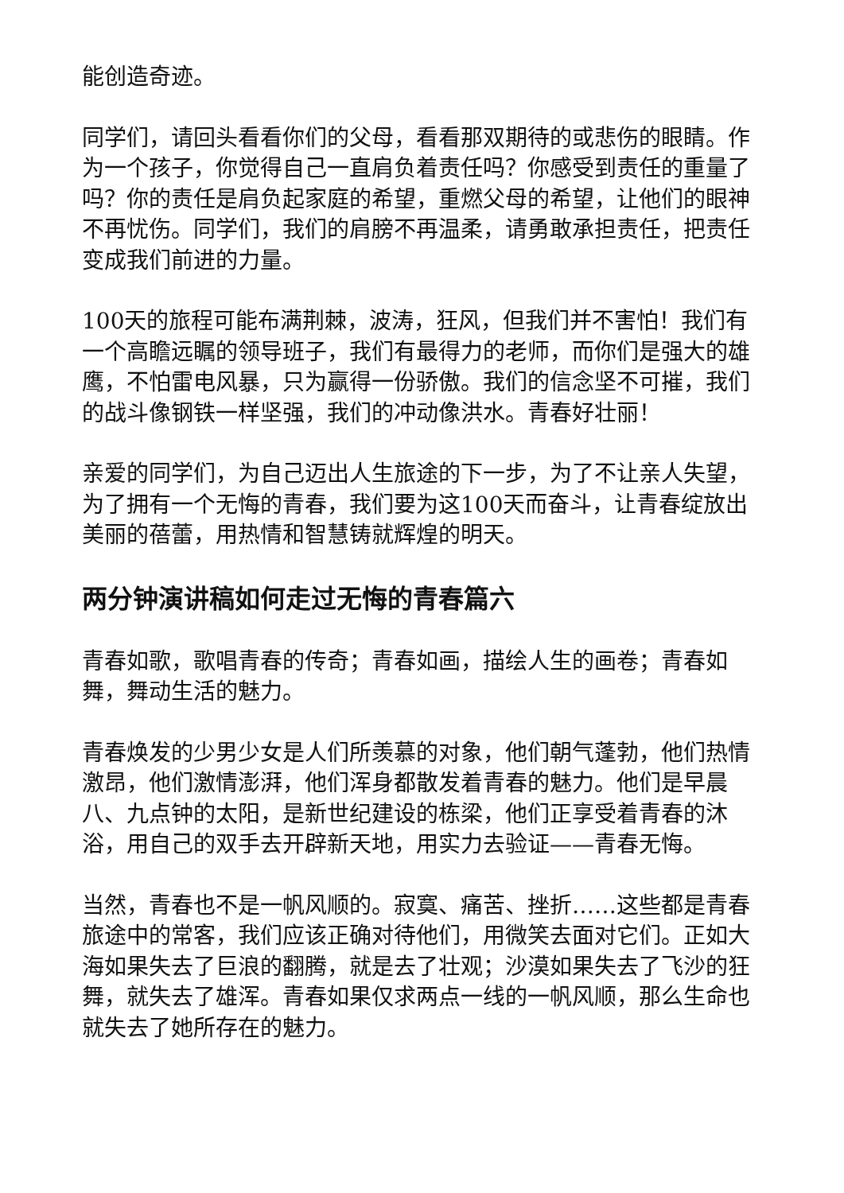能创造奇迹。
同学们，请回头看看你们的父母，看看那双期待的或悲伤的眼睛。作为一个孩子，你觉得自己一直肩负着责任吗？你感受到责任的重量了吗？你的责任是肩负起家庭的希望，重燃父母的希望，让他们的眼神不再忧伤。同学们，我们的肩膀不再温柔，请勇敢承担责任，把责任变成我们前进的力量。
100天的旅程可能布满荆棘，波涛，狂风，但我们并不害怕！我们有一个高瞻远瞩的领导班子，我们有最得力的老师，而你们是强大的雄鹰，不怕雷电风暴，只为赢得一份骄傲。我们的信念坚不可摧，我们的战斗像钢铁一样坚强，我们的冲动像洪水。青春好壮丽！
亲爱的同学们，为自己迈出人生旅途的下一步，为了不让亲人失望，为了拥有一个无悔的青春，我们要为这100天而奋斗，让青春绽放出美丽的蓓蕾，用热情和智慧铸就辉煌的明天。
两分钟演讲稿如何走过无悔的青春篇六
青春如歌，歌唱青春的传奇；青春如画，描绘人生的画卷；青春如舞，舞动生活的魅力。
青春焕发的少男少女是人们所羡慕的对象，他们朝气蓬勃，他们热情激昂，他们激情澎湃，他们浑身都散发着青春的魅力。他们是早晨八、九点钟的太阳，是新世纪建设的栋梁，他们正享受着青春的沐浴，用自己的双手去开辟新天地，用实力去验证——青春无悔。
当然，青春也不是一帆风顺的。寂寞、痛苦、挫折……这些都是青春旅途中的常客，我们应该正确对待他们，用微笑去面对它们。正如大海如果失去了巨浪的翻腾，就是去了壮观；沙漠如果失去了飞沙的狂舞，就失去了雄浑。青春如果仅求两点一线的一帆风顺，那么生命也就失去了她所存在的魅力。